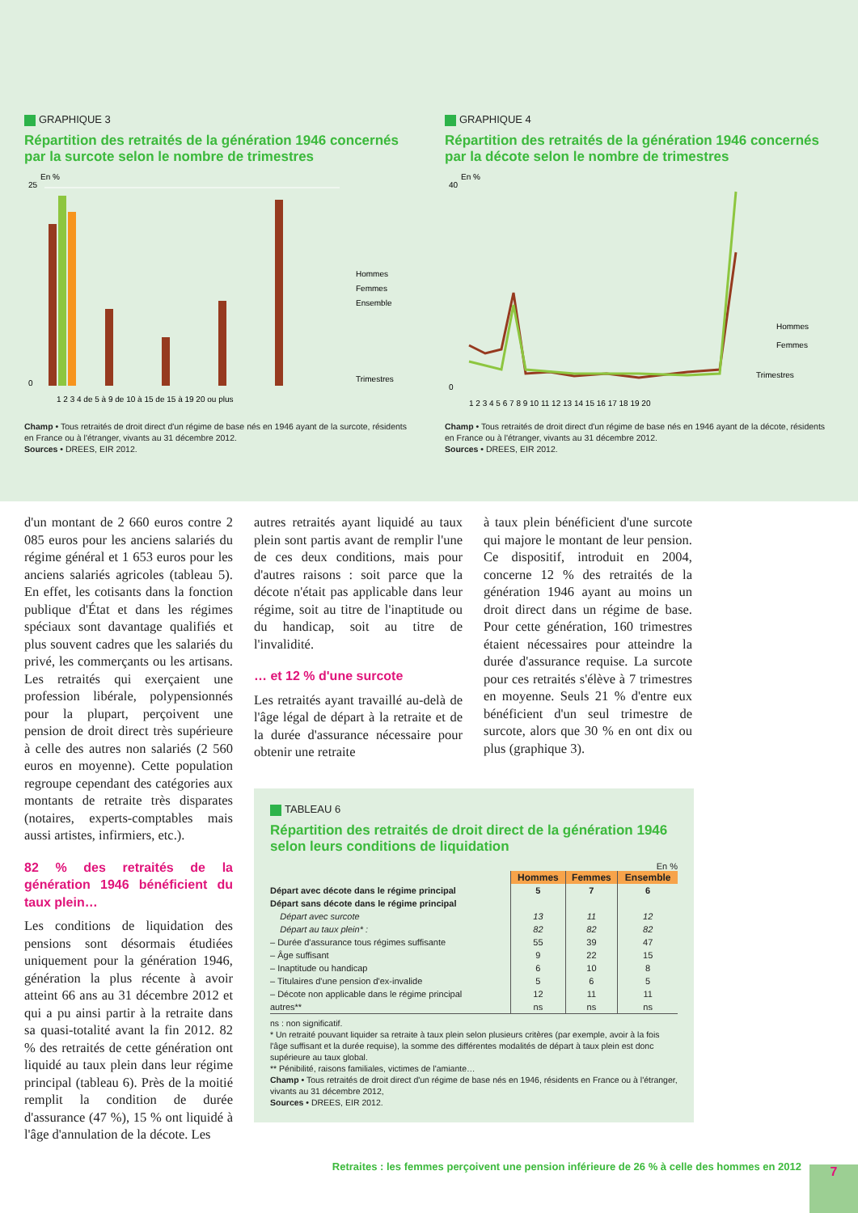GRAPHIQUE 3
Répartition des retraités de la génération 1946 concernés par la surcote selon le nombre de trimestres
En %
Hommes
Femmes
Ensemble
25
0
Trimestres
1 2 3 4 de 5 à 9 de 10 à 15 de 15 à 19 20 ou plus
Champ • Tous retraités de droit direct d'un régime de base nés en 1946 ayant de la surcote, résidents en France ou à l'étranger, vivants au 31 décembre 2012.
Sources • DREES, EIR 2012.
GRAPHIQUE 4
Répartition des retraités de la génération 1946 concernés par la décote selon le nombre de trimestres
En %
40
0
Hommes
Femmes
Trimestres
1 2 3 4 5 6 7 8 9 10 11 12 13 14 15 16 17 18 19 20
Champ • Tous retraités de droit direct d'un régime de base nés en 1946 ayant de la décote, résidents en France ou à l'étranger, vivants au 31 décembre 2012.
Sources • DREES, EIR 2012.
d'un montant de 2 660 euros contre 2 085 euros pour les anciens salariés du régime général et 1 653 euros pour les anciens salariés agricoles (tableau 5). En effet, les cotisants dans la fonction publique d'État et dans les régimes spéciaux sont davantage qualifiés et plus souvent cadres que les salariés du privé, les commerçants ou les artisans. Les retraités qui exerçaient une profession libérale, polypensionnés pour la plupart, perçoivent une pension de droit direct très supérieure à celle des autres non salariés (2 560 euros en moyenne). Cette population regroupe cependant des catégories aux montants de retraite très disparates (notaires, experts-comptables mais aussi artistes, infirmiers, etc.).
82 % des retraités de la génération 1946 bénéficient du taux plein…
Les conditions de liquidation des pensions sont désormais étudiées uniquement pour la génération 1946, génération la plus récente à avoir atteint 66 ans au 31 décembre 2012 et qui a pu ainsi partir à la retraite dans sa quasi-totalité avant la fin 2012. 82 % des retraités de cette génération ont liquidé au taux plein dans leur régime principal (tableau 6). Près de la moitié remplit la condition de durée d'assurance (47 %), 15 % ont liquidé à l'âge d'annulation de la décote. Les
autres retraités ayant liquidé au taux plein sont partis avant de remplir l'une de ces deux conditions, mais pour d'autres raisons : soit parce que la décote n'était pas applicable dans leur régime, soit au titre de l'inaptitude ou du handicap, soit au titre de l'invalidité.
… et 12 % d'une surcote
Les retraités ayant travaillé au-delà de l'âge légal de départ à la retraite et de la durée d'assurance nécessaire pour obtenir une retraite
à taux plein bénéficient d'une surcote qui majore le montant de leur pension. Ce dispositif, introduit en 2004, concerne 12 % des retraités de la génération 1946 ayant au moins un droit direct dans un régime de base. Pour cette génération, 160 trimestres étaient nécessaires pour atteindre la durée d'assurance requise. La surcote pour ces retraités s'élève à 7 trimestres en moyenne. Seuls 21 % d'entre eux bénéficient d'un seul trimestre de surcote, alors que 30 % en ont dix ou plus (graphique 3).
TABLEAU 6
Répartition des retraités de droit direct de la génération 1946 selon leurs conditions de liquidation
En %
| | Hommes | Femmes | Ensemble |
| Départ avec décote dans le régime principal | 5 | 7 | 6 |
| Départ sans décote dans le régime principal | | | |
| Départ avec surcote | 13 | 11 | 12 |
| Départ au taux plein* : | 82 | 82 | 82 |
| – Durée d'assurance tous régimes suffisante | 55 | 39 | 47 |
| – Âge suffisant | 9 | 22 | 15 |
| – Inaptitude ou handicap | 6 | 10 | 8 |
| – Titulaires d'une pension d'ex-invalide | 5 | 6 | 5 |
| – Décote non applicable dans le régime principal | 12 | 11 | 11 |
| autres** | ns | ns | ns |
ns : non significatif.
* Un retraité pouvant liquider sa retraite à taux plein selon plusieurs critères (par exemple, avoir à la fois l'âge suffisant et la durée requise), la somme des différentes modalités de départ à taux plein est donc supérieure au taux global.
** Pénibilité, raisons familiales, victimes de l'amiante…
Champ • Tous retraités de droit direct d'un régime de base nés en 1946, résidents en France ou à l'étranger, vivants au 31 décembre 2012,
Sources • DREES, EIR 2012.
Retraites : les femmes perçoivent une pension inférieure de 26 % à celle des hommes en 2012
7